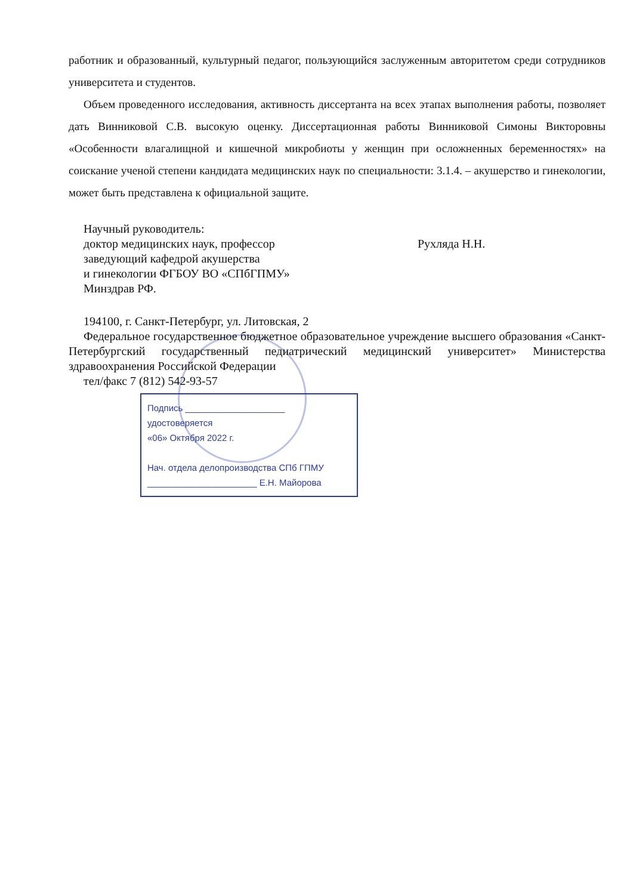работник и образованный, культурный педагог, пользующийся заслуженным авторитетом среди сотрудников университета и студентов.
Объем проведенного исследования, активность диссертанта на всех этапах выполнения работы, позволяет дать Винниковой С.В. высокую оценку. Диссертационная работы Винниковой Симоны Викторовны «Особенности влагалищной и кишечной микробиоты у женщин при осложненных беременностях» на соискание ученой степени кандидата медицинских наук по специальности: 3.1.4. – акушерство и гинекологии, может быть представлена к официальной защите.
Научный руководитель:
доктор медицинских наук, профессор
заведующий кафедрой акушерства
и гинекологии ФГБОУ ВО «СПбГПМУ»
Минздрав РФ.
Рухляда Н.Н.
194100, г. Санкт-Петербург, ул. Литовская, 2
Федеральное государственное бюджетное образовательное учреждение высшего образования «Санкт-Петербургский государственный педиатрический медицинский университет» Министерства здравоохранения Российской Федерации
тел/факс 7 (812) 542-93-57
Подпись ____________________
удостоверяется
«06» Октября 2022 г.
Нач. отдела делопроизводства СПб ГПМУ
______________________ Е.Н. Майорова